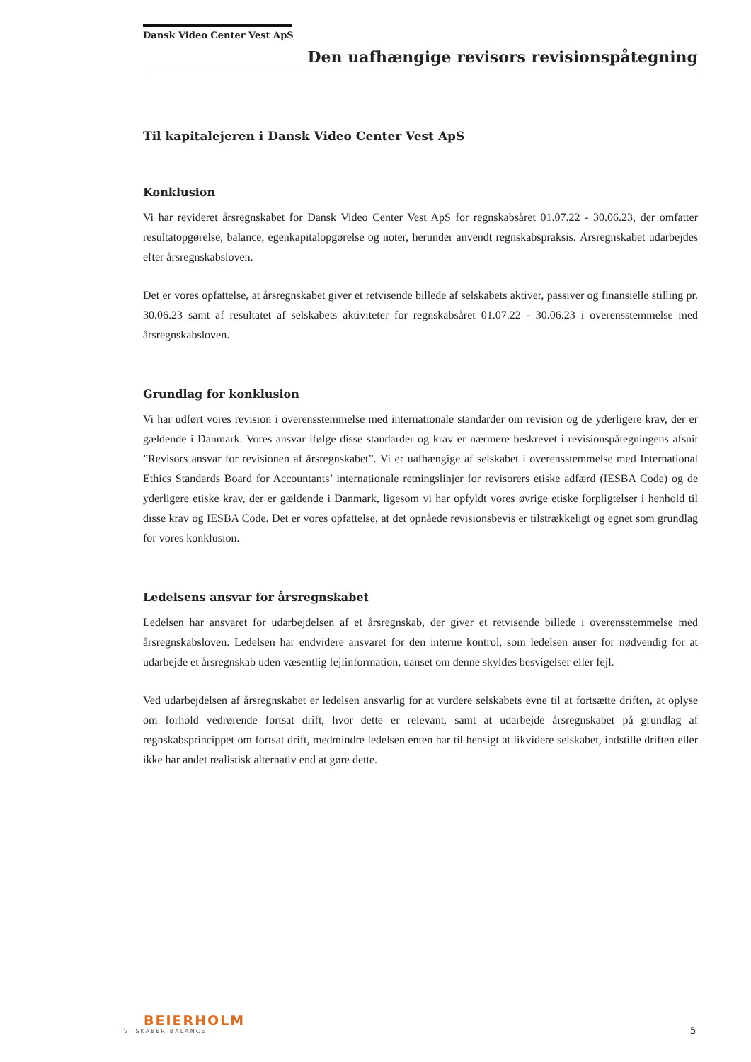Dansk Video Center Vest ApS
Den uafhængige revisors revisionspåtegning
Til kapitalejeren i Dansk Video Center Vest ApS
Konklusion
Vi har revideret årsregnskabet for Dansk Video Center Vest ApS for regnskabsåret 01.07.22 - 30.06.23, der omfatter resultatopgørelse, balance, egenkapitalopgørelse og noter, herunder anvendt regnskabspraksis. Årsregnskabet udarbejdes efter årsregnskabsloven.
Det er vores opfattelse, at årsregnskabet giver et retvisende billede af selskabets aktiver, passiver og finansielle stilling pr. 30.06.23 samt af resultatet af selskabets aktiviteter for regnskabsåret 01.07.22 - 30.06.23 i overensstemmelse med årsregnskabsloven.
Grundlag for konklusion
Vi har udført vores revision i overensstemmelse med internationale standarder om revision og de yderligere krav, der er gældende i Danmark. Vores ansvar ifølge disse standarder og krav er nærmere beskrevet i revisionspåtegningens afsnit ”Revisors ansvar for revisionen af årsregnskabet”. Vi er uafhængige af selskabet i overensstemmelse med International Ethics Standards Board for Accountants’ internationale retningslinjer for revisorers etiske adfærd (IESBA Code) og de yderligere etiske krav, der er gældende i Danmark, ligesom vi har opfyldt vores øvrige etiske forpligtelser i henhold til disse krav og IESBA Code. Det er vores opfattelse, at det opnåede revisionsbevis er tilstrækkeligt og egnet som grundlag for vores konklusion.
Ledelsens ansvar for årsregnskabet
Ledelsen har ansvaret for udarbejdelsen af et årsregnskab, der giver et retvisende billede i overensstemmelse med årsregnskabsloven. Ledelsen har endvidere ansvaret for den interne kontrol, som ledelsen anser for nødvendig for at udarbejde et årsregnskab uden væsentlig fejlinformation, uanset om denne skyldes besvigelser eller fejl.
Ved udarbejdelsen af årsregnskabet er ledelsen ansvarlig for at vurdere selskabets evne til at fortsætte driften, at oplyse om forhold vedrørende fortsat drift, hvor dette er relevant, samt at udarbejde årsregnskabet på grundlag af regnskabsprincippet om fortsat drift, medmindre ledelsen enten har til hensigt at likvidere selskabet, indstille driften eller ikke har andet realistisk alternativ end at gøre dette.
BEIERHOLM
VI SKABER BALANCE
5